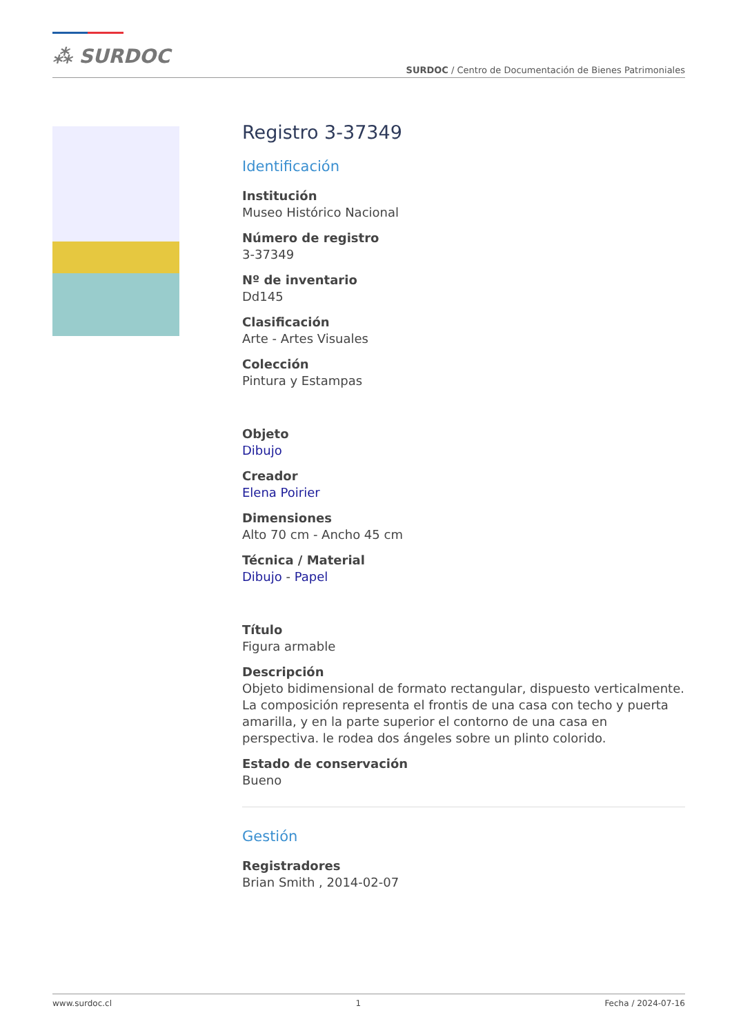⁂ SURDOC
SURDOC / Centro de Documentación de Bienes Patrimoniales
Registro 3-37349
Identificación
Institución
Museo Histórico Nacional
Número de registro
3-37349
Nº de inventario
Dd145
Clasificación
Arte - Artes Visuales
Colección
Pintura y Estampas
Objeto
Dibujo
Creador
Elena Poirier
Dimensiones
Alto 70 cm - Ancho 45 cm
Técnica / Material
Dibujo - Papel
Título
Figura armable
Descripción
Objeto bidimensional de formato rectangular, dispuesto verticalmente. La composición representa el frontis de una casa con techo y puerta amarilla, y en la parte superior el contorno de una casa en perspectiva. le rodea dos ángeles sobre un plinto colorido.
Estado de conservación
Bueno
Gestión
Registradores
Brian Smith , 2014-02-07
www.surdoc.cl 1 Fecha / 2024-07-16